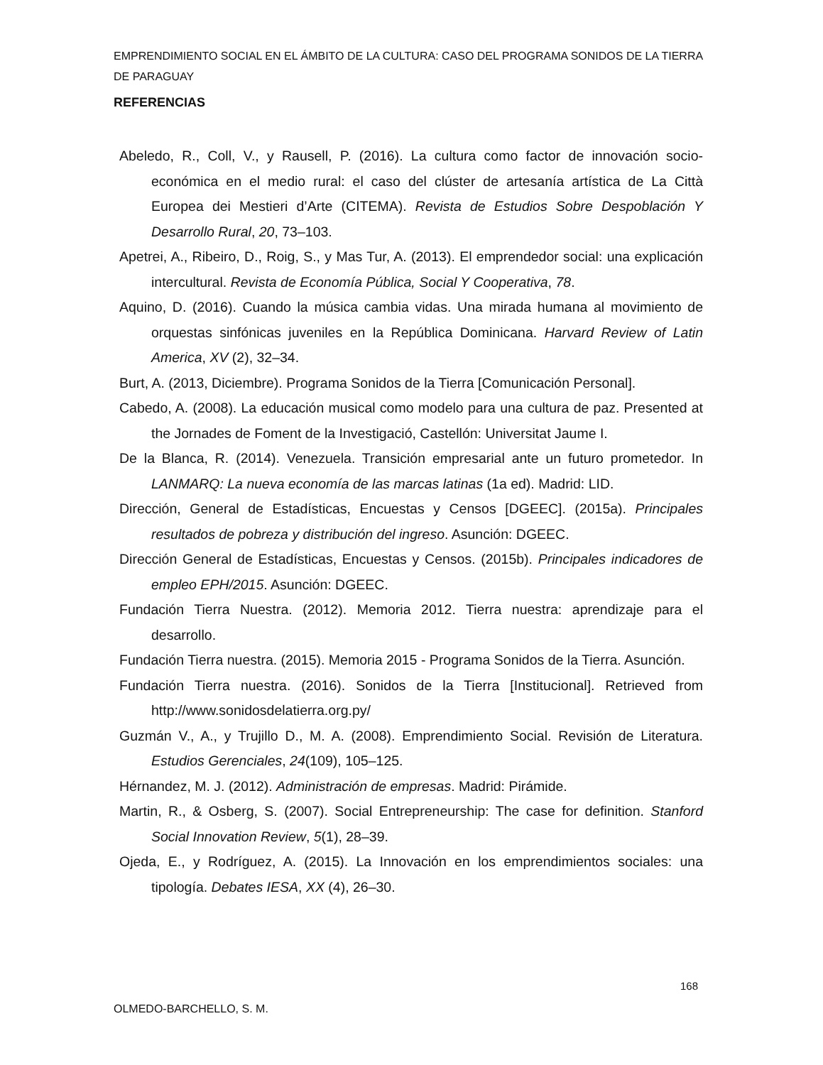EMPRENDIMIENTO SOCIAL EN EL ÁMBITO DE LA CULTURA: CASO DEL PROGRAMA SONIDOS DE LA TIERRA DE PARAGUAY
REFERENCIAS
Abeledo, R., Coll, V., y Rausell, P. (2016). La cultura como factor de innovación socio-económica en el medio rural: el caso del clúster de artesanía artística de La Città Europea dei Mestieri d’Arte (CITEMA). Revista de Estudios Sobre Despoblación Y Desarrollo Rural, 20, 73–103.
Apetrei, A., Ribeiro, D., Roig, S., y Mas Tur, A. (2013). El emprendedor social: una explicación intercultural. Revista de Economía Pública, Social Y Cooperativa, 78.
Aquino, D. (2016). Cuando la música cambia vidas. Una mirada humana al movimiento de orquestas sinfónicas juveniles en la República Dominicana. Harvard Review of Latin America, XV (2), 32–34.
Burt, A. (2013, Diciembre). Programa Sonidos de la Tierra [Comunicación Personal].
Cabedo, A. (2008). La educación musical como modelo para una cultura de paz. Presented at the Jornades de Foment de la Investigació, Castellón: Universitat Jaume I.
De la Blanca, R. (2014). Venezuela. Transición empresarial ante un futuro prometedor. In LANMARQ: La nueva economía de las marcas latinas (1a ed). Madrid: LID.
Dirección, General de Estadísticas, Encuestas y Censos [DGEEC]. (2015a). Principales resultados de pobreza y distribución del ingreso. Asunción: DGEEC.
Dirección General de Estadísticas, Encuestas y Censos. (2015b). Principales indicadores de empleo EPH/2015. Asunción: DGEEC.
Fundación Tierra Nuestra. (2012). Memoria 2012. Tierra nuestra: aprendizaje para el desarrollo.
Fundación Tierra nuestra. (2015). Memoria 2015 - Programa Sonidos de la Tierra. Asunción.
Fundación Tierra nuestra. (2016). Sonidos de la Tierra [Institucional]. Retrieved from http://www.sonidosdelatierra.org.py/
Guzmán V., A., y Trujillo D., M. A. (2008). Emprendimiento Social. Revisión de Literatura. Estudios Gerenciales, 24(109), 105–125.
Hérnandez, M. J. (2012). Administración de empresas. Madrid: Pirámide.
Martin, R., & Osberg, S. (2007). Social Entrepreneurship: The case for definition. Stanford Social Innovation Review, 5(1), 28–39.
Ojeda, E., y Rodríguez, A. (2015). La Innovación en los emprendimientos sociales: una tipología. Debates IESA, XX (4), 26–30.
168
OLMEDO-BARCHELLO, S. M.